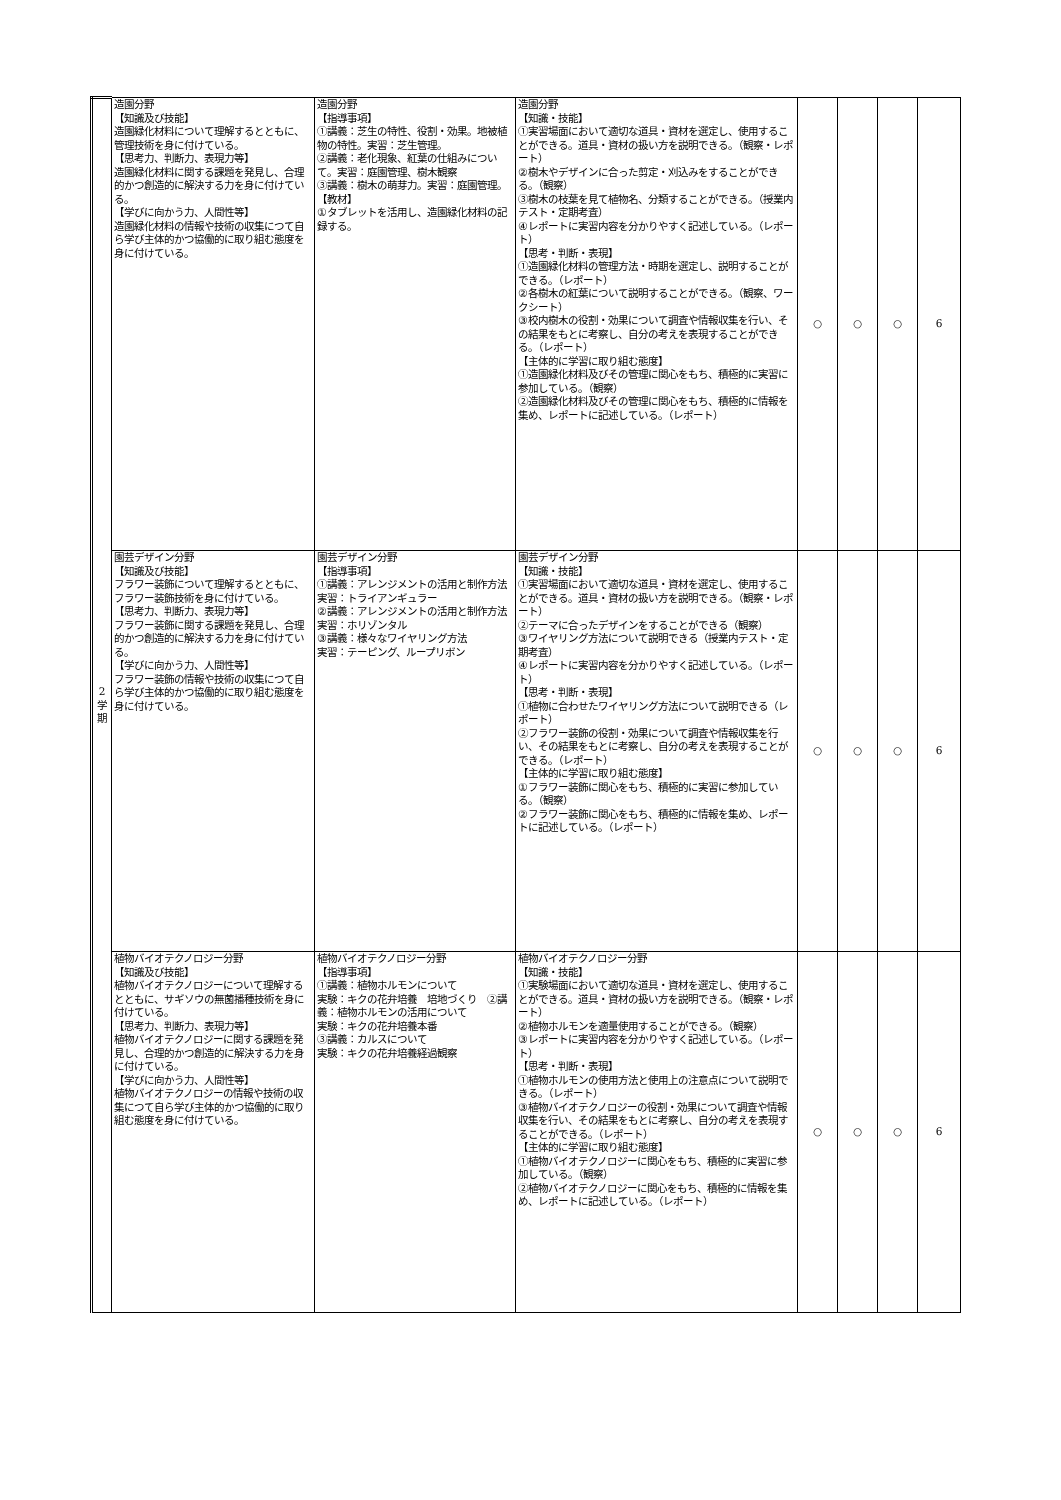| 2 学 期 | 造園分野 【知識及び技能】 造園緑化材料について理解するとともに、管理技術を身に付けている。 【思考力、判断力、表現力等】 造園緑化材料に関する課題を発見し、合理的かつ創造的に解決する力を身に付けている。 【学びに向かう力、人間性等】 造園緑化材料の情報や技術の収集につて自ら学び主体的かつ協働的に取り組む態度を身に付けている。 | 造園分野 【指導事項】 ①講義：芝生の特性、役割・効果。地被植物の特性。実習：芝生管理。 ②講義：老化現象、紅葉の仕組みについて。実習：庭園管理、樹木観察 ③講義：樹木の萌芽力。実習：庭園管理。 【教材】 ①タブレットを活用し、造園緑化材料の記録する。 | 造園分野 【知識・技能】 ①実習場面において適切な道具・資材を選定し、使用することができる。道具・資材の扱い方を説明できる。（観察・レポート） ②樹木やデザインに合った剪定・刈込みをすることができる。（観察） ③樹木の枝葉を見て植物名、分類することができる。（授業内テスト・定期考査） ④レポートに実習内容を分かりやすく記述している。（レポート） 【思考・判断・表現】 ①造園緑化材料の管理方法・時期を選定し、説明することができる。（レポート） ②各樹木の紅葉について説明することができる。（観察、ワークシート） ③校内樹木の役割・効果について調査や情報収集を行い、その結果をもとに考察し、自分の考えを表現することができる。（レポート） 【主体的に学習に取り組む態度】 ①造園緑化材料及びその管理に関心をもち、積極的に実習に参加している。（観察） ②造園緑化材料及びその管理に関心をもち、積極的に情報を集め、レポートに記述している。（レポート） | ○ | ○ | ○ | 6 |
| | 園芸デザイン分野 【知識及び技能】 フラワー装飾について理解するとともに、フラワー装飾技術を身に付けている。 【思考力、判断力、表現力等】 フラワー装飾に関する課題を発見し、合理的かつ創造的に解決する力を身に付けている。 【学びに向かう力、人間性等】 フラワー装飾の情報や技術の収集につて自ら学び主体的かつ協働的に取り組む態度を身に付けている。 | 園芸デザイン分野 【指導事項】 ①講義：アレンジメントの活用と制作方法 実習：トライアンギュラー ②講義：アレンジメントの活用と制作方法 実習：ホリゾンタル ③講義：様々なワイヤリング方法 実習：テーピング、ループリボン | 園芸デザイン分野 【知識・技能】 ①実習場面において適切な道具・資材を選定し、使用することができる。道具・資材の扱い方を説明できる。（観察・レポート） ②テーマに合ったデザインをすることができる（観察） ③ワイヤリング方法について説明できる（授業内テスト・定期考査） ④レポートに実習内容を分かりやすく記述している。（レポート） 【思考・判断・表現】 ①植物に合わせたワイヤリング方法について説明できる（レポート） ②フラワー装飾の役割・効果について調査や情報収集を行い、その結果をもとに考察し、自分の考えを表現することができる。（レポート） 【主体的に学習に取り組む態度】 ①フラワー装飾に関心をもち、積極的に実習に参加している。（観察） ②フラワー装飾に関心をもち、積極的に情報を集め、レポートに記述している。（レポート） | ○ | ○ | ○ | 6 |
| | 植物バイオテクノロジー分野 【知識及び技能】 植物バイオテクノロジーについて理解するとともに、サギソウの無菌播種技術を身に付けている。 【思考力、判断力、表現力等】 植物バイオテクノロジーに関する課題を発見し、合理的かつ創造的に解決する力を身に付けている。 【学びに向かう力、人間性等】 植物バイオテクノロジーの情報や技術の収集につて自ら学び主体的かつ協働的に取り組む態度を身に付けている。 | 植物バイオテクノロジー分野 【指導事項】 ①講義：植物ホルモンについて 実験：キクの花弁培養 培地づくり ②講義：植物ホルモンの活用について 実験：キクの花弁培養本番 ③講義：カルスについて 実験：キクの花弁培養経過観察 | 植物バイオテクノロジー分野 【知識・技能】 ①実験場面において適切な道具・資材を選定し、使用することができる。道具・資材の扱い方を説明できる。（観察・レポート） ②植物ホルモンを適量使用することができる。（観察） ③レポートに実習内容を分かりやすく記述している。（レポート） 【思考・判断・表現】 ①植物ホルモンの使用方法と使用上の注意点について説明できる。（レポート） ③植物バイオテクノロジーの役割・効果について調査や情報収集を行い、その結果をもとに考察し、自分の考えを表現することができる。（レポート） 【主体的に学習に取り組む態度】 ①植物バイオテクノロジーに関心をもち、積極的に実習に参加している。（観察） ②植物バイオテクノロジーに関心をもち、積極的に情報を集め、レポートに記述している。（レポート） | ○ | ○ | ○ | 6 |